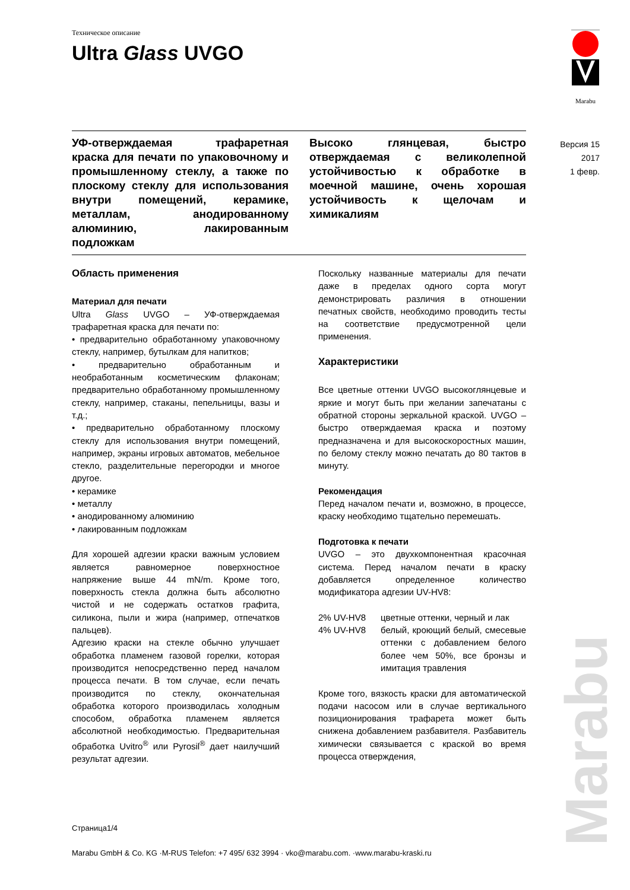Техническое описание
Ultra Glass UVGO
Marabu
Версия 15
2017
1 февр.
УФ-отверждаемая трафаретная краска для печати по упаковочному и промышленному стеклу, а также по плоскому стеклу для использования внутри помещений, керамике, металлам, анодированному алюминию, лакированным подложкам
Высоко глянцевая, быстро отверждаемая с великолепной устойчивостью к обработке в моечной машине, очень хорошая устойчивость к щелочам и химикалиям
Область применения
Материал для печати
Ultra Glass UVGO – УФ-отверждаемая трафаретная краска для печати по:
• предварительно обработанному упаковочному стеклу, например, бутылкам для напитков;
• предварительно обработанным и необработанным косметическим флаконам; предварительно обработанному промышленному стеклу, например, стаканы, пепельницы, вазы и т.д.;
• предварительно обработанному плоскому стеклу для использования внутри помещений, например, экраны игровых автоматов, мебельное стекло, разделительные перегородки и многое другое.
• керамике
• металлу
• анодированному алюминию
• лакированным подложкам
Для хорошей адгезии краски важным условием является равномерное поверхностное напряжение выше 44 mN/m. Кроме того, поверхность стекла должна быть абсолютно чистой и не содержать остатков графита, силикона, пыли и жира (например, отпечатков пальцев).
Адгезию краски на стекле обычно улучшает обработка пламенем газовой горелки, которая производится непосредственно перед началом процесса печати. В том случае, если печать производится по стеклу, окончательная обработка которого производилась холодным способом, обработка пламенем является абсолютной необходимостью. Предварительная обработка Uvitro<sup>®</sup> или Pyrosil<sup>®</sup> дает наилучший результат адгезии.
Поскольку названные материалы для печати даже в пределах одного сорта могут демонстрировать различия в отношении печатных свойств, необходимо проводить тесты на соответствие предусмотренной цели применения.
Характеристики
Все цветные оттенки UVGO высокоглянцевые и яркие и могут быть при желании запечатаны с обратной стороны зеркальной краской. UVGO – быстро отверждаемая краска и поэтому предназначена и для высокоскоростных машин, по белому стеклу можно печатать до 80 тактов в минуту.
Рекомендация
Перед началом печати и, возможно, в процессе, краску необходимо тщательно перемешать.
Подготовка к печати
UVGO – это двухкомпонентная красочная система. Перед началом печати в краску добавляется определенное количество модификатора адгезии UV-HV8:
2% UV-HV8 цветные оттенки, черный и лак
4% UV-HV8 белый, кроющий белый, смесевые оттенки с добавлением белого более чем 50%, все бронзы и имитация травления
Кроме того, вязкость краски для автоматической подачи насосом или в случае вертикального позиционирования трафарета может быть снижена добавлением разбавителя. Разбавитель химически связывается с краской во время процесса отверждения,
Страница1/4
Marabu GmbH & Co. KG ·M-RUS Telefon: +7 495/ 632 3994 · vko@marabu.com. ·www.marabu-kraski.ru
Marabu